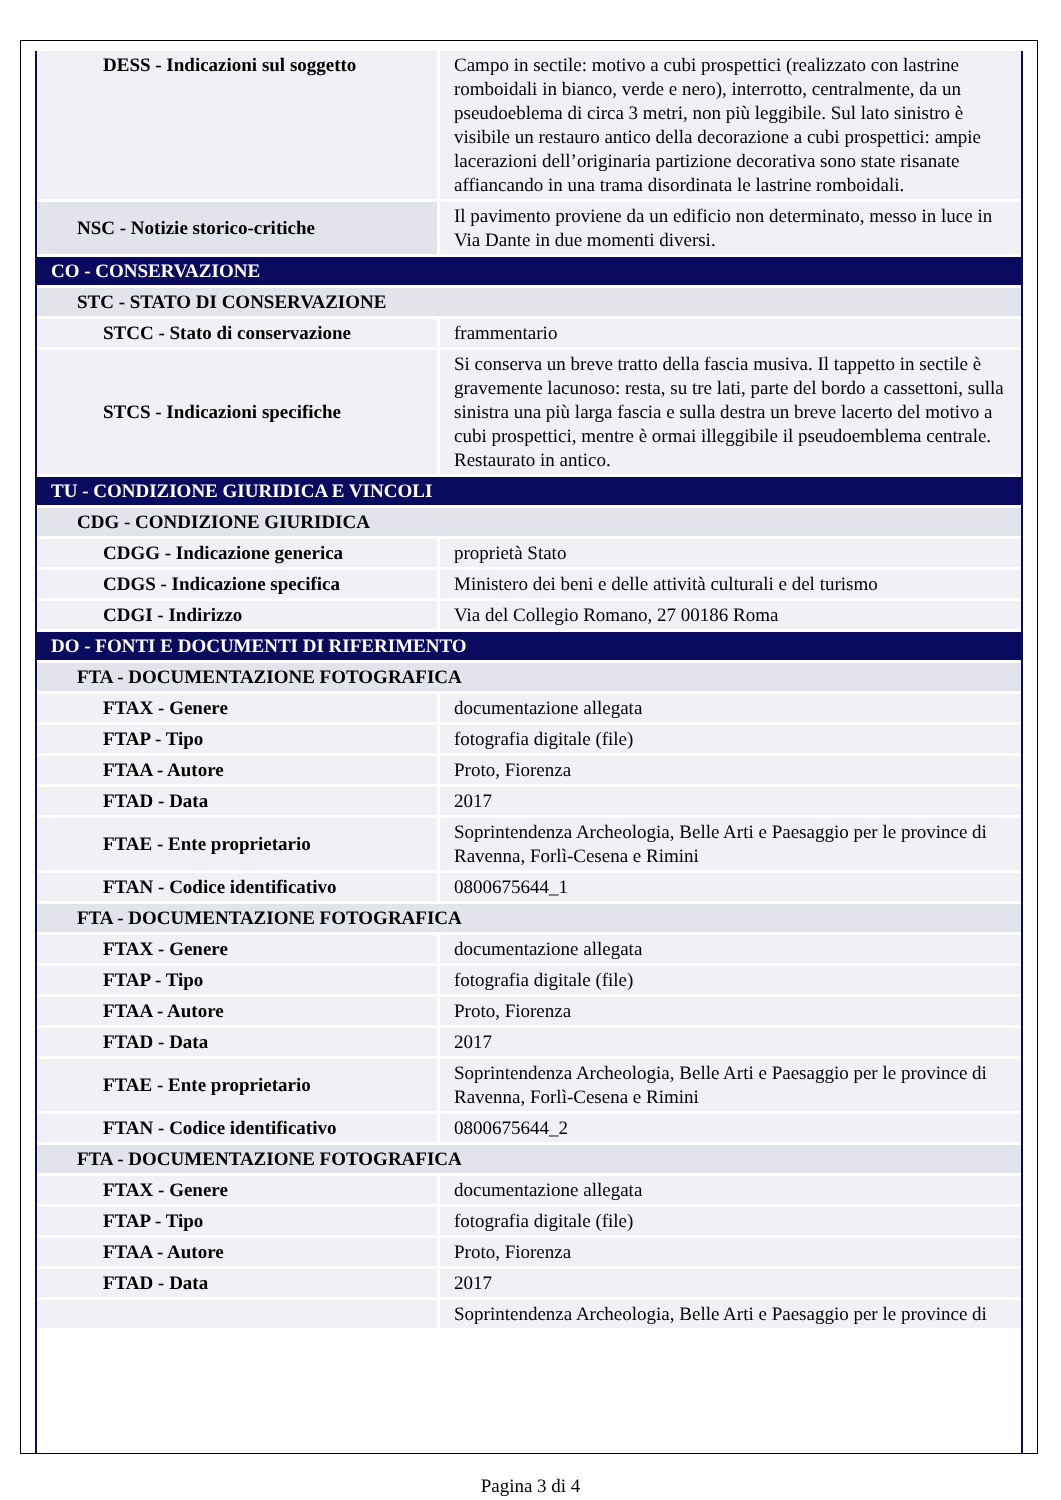| DESS - Indicazioni sul soggetto | Campo in sectile: motivo a cubi prospettici (realizzato con lastrine romboidali in bianco, verde e nero), interrotto, centralmente, da un pseudoeblema di circa 3 metri, non più leggibile. Sul lato sinistro è visibile un restauro antico della decorazione a cubi prospettici: ampie lacerazioni dell’originaria partizione decorativa sono state risanate affiancando in una trama disordinata le lastrine romboidali. |
| NSC - Notizie storico-critiche | Il pavimento proviene da un edificio non determinato, messo in luce in Via Dante in due momenti diversi. |
| CO - CONSERVAZIONE | |
| STC - STATO DI CONSERVAZIONE | |
| STCC - Stato di conservazione | frammentario |
| STCS - Indicazioni specifiche | Si conserva un breve tratto della fascia musiva. Il tappetto in sectile è gravemente lacunoso: resta, su tre lati, parte del bordo a cassettoni, sulla sinistra una più larga fascia e sulla destra un breve lacerto del motivo a cubi prospettici, mentre è ormai illeggibile il pseudoemblema centrale. Restaurato in antico. |
| TU - CONDIZIONE GIURIDICA E VINCOLI | |
| CDG - CONDIZIONE GIURIDICA | |
| CDGG - Indicazione generica | proprietà Stato |
| CDGS - Indicazione specifica | Ministero dei beni e delle attività culturali e del turismo |
| CDGI - Indirizzo | Via del Collegio Romano, 27 00186 Roma |
| DO - FONTI E DOCUMENTI DI RIFERIMENTO | |
| FTA - DOCUMENTAZIONE FOTOGRAFICA | |
| FTAX - Genere | documentazione allegata |
| FTAP - Tipo | fotografia digitale (file) |
| FTAA - Autore | Proto, Fiorenza |
| FTAD - Data | 2017 |
| FTAE - Ente proprietario | Soprintendenza Archeologia, Belle Arti e Paesaggio per le province di Ravenna, Forlì-Cesena e Rimini |
| FTAN - Codice identificativo | 0800675644_1 |
| FTA - DOCUMENTAZIONE FOTOGRAFICA | |
| FTAX - Genere | documentazione allegata |
| FTAP - Tipo | fotografia digitale (file) |
| FTAA - Autore | Proto, Fiorenza |
| FTAD - Data | 2017 |
| FTAE - Ente proprietario | Soprintendenza Archeologia, Belle Arti e Paesaggio per le province di Ravenna, Forlì-Cesena e Rimini |
| FTAN - Codice identificativo | 0800675644_2 |
| FTA - DOCUMENTAZIONE FOTOGRAFICA | |
| FTAX - Genere | documentazione allegata |
| FTAP - Tipo | fotografia digitale (file) |
| FTAA - Autore | Proto, Fiorenza |
| FTAD - Data | 2017 |
| | Soprintendenza Archeologia, Belle Arti e Paesaggio per le province di |
Pagina 3 di 4